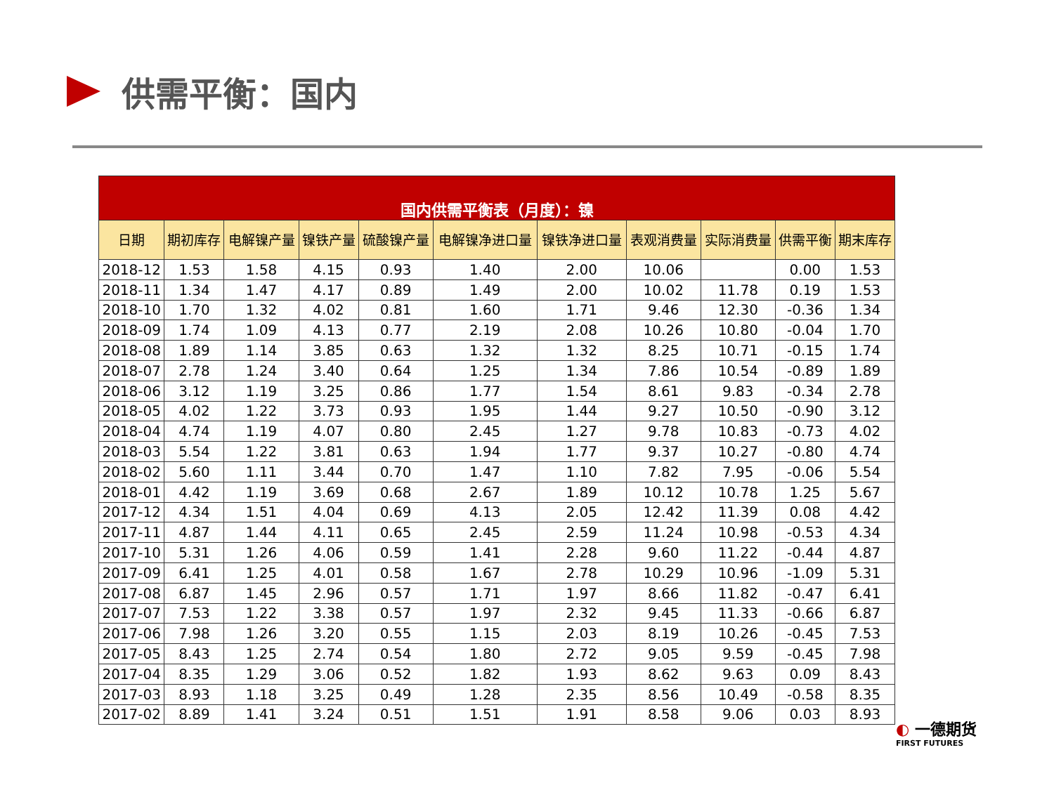供需平衡：国内
| 国内供需平衡表（月度）：镍 | | | | | | | | | | |
| --- | --- | --- | --- | --- | --- | --- | --- | --- | --- | --- |
| 日期 | 期初库存 | 电解镍产量 | 镍铁产量 | 硫酸镍产量 | 电解镍净进口量 | 镍铁净进口量 | 表观消费量 | 实际消费量 | 供需平衡 | 期末库存 |
| 2018-12 | 1.53 | 1.58 | 4.15 | 0.93 | 1.40 | 2.00 | 10.06 | | 0.00 | 1.53 |
| 2018-11 | 1.34 | 1.47 | 4.17 | 0.89 | 1.49 | 2.00 | 10.02 | 11.78 | 0.19 | 1.53 |
| 2018-10 | 1.70 | 1.32 | 4.02 | 0.81 | 1.60 | 1.71 | 9.46 | 12.30 | -0.36 | 1.34 |
| 2018-09 | 1.74 | 1.09 | 4.13 | 0.77 | 2.19 | 2.08 | 10.26 | 10.80 | -0.04 | 1.70 |
| 2018-08 | 1.89 | 1.14 | 3.85 | 0.63 | 1.32 | 1.32 | 8.25 | 10.71 | -0.15 | 1.74 |
| 2018-07 | 2.78 | 1.24 | 3.40 | 0.64 | 1.25 | 1.34 | 7.86 | 10.54 | -0.89 | 1.89 |
| 2018-06 | 3.12 | 1.19 | 3.25 | 0.86 | 1.77 | 1.54 | 8.61 | 9.83 | -0.34 | 2.78 |
| 2018-05 | 4.02 | 1.22 | 3.73 | 0.93 | 1.95 | 1.44 | 9.27 | 10.50 | -0.90 | 3.12 |
| 2018-04 | 4.74 | 1.19 | 4.07 | 0.80 | 2.45 | 1.27 | 9.78 | 10.83 | -0.73 | 4.02 |
| 2018-03 | 5.54 | 1.22 | 3.81 | 0.63 | 1.94 | 1.77 | 9.37 | 10.27 | -0.80 | 4.74 |
| 2018-02 | 5.60 | 1.11 | 3.44 | 0.70 | 1.47 | 1.10 | 7.82 | 7.95 | -0.06 | 5.54 |
| 2018-01 | 4.42 | 1.19 | 3.69 | 0.68 | 2.67 | 1.89 | 10.12 | 10.78 | 1.25 | 5.67 |
| 2017-12 | 4.34 | 1.51 | 4.04 | 0.69 | 4.13 | 2.05 | 12.42 | 11.39 | 0.08 | 4.42 |
| 2017-11 | 4.87 | 1.44 | 4.11 | 0.65 | 2.45 | 2.59 | 11.24 | 10.98 | -0.53 | 4.34 |
| 2017-10 | 5.31 | 1.26 | 4.06 | 0.59 | 1.41 | 2.28 | 9.60 | 11.22 | -0.44 | 4.87 |
| 2017-09 | 6.41 | 1.25 | 4.01 | 0.58 | 1.67 | 2.78 | 10.29 | 10.96 | -1.09 | 5.31 |
| 2017-08 | 6.87 | 1.45 | 2.96 | 0.57 | 1.71 | 1.97 | 8.66 | 11.82 | -0.47 | 6.41 |
| 2017-07 | 7.53 | 1.22 | 3.38 | 0.57 | 1.97 | 2.32 | 9.45 | 11.33 | -0.66 | 6.87 |
| 2017-06 | 7.98 | 1.26 | 3.20 | 0.55 | 1.15 | 2.03 | 8.19 | 10.26 | -0.45 | 7.53 |
| 2017-05 | 8.43 | 1.25 | 2.74 | 0.54 | 1.80 | 2.72 | 9.05 | 9.59 | -0.45 | 7.98 |
| 2017-04 | 8.35 | 1.29 | 3.06 | 0.52 | 1.82 | 1.93 | 8.62 | 9.63 | 0.09 | 8.43 |
| 2017-03 | 8.93 | 1.18 | 3.25 | 0.49 | 1.28 | 2.35 | 8.56 | 10.49 | -0.58 | 8.35 |
| 2017-02 | 8.89 | 1.41 | 3.24 | 0.51 | 1.51 | 1.91 | 8.58 | 9.06 | 0.03 | 8.93 |
◐ 一德期货
FIRST FUTURES